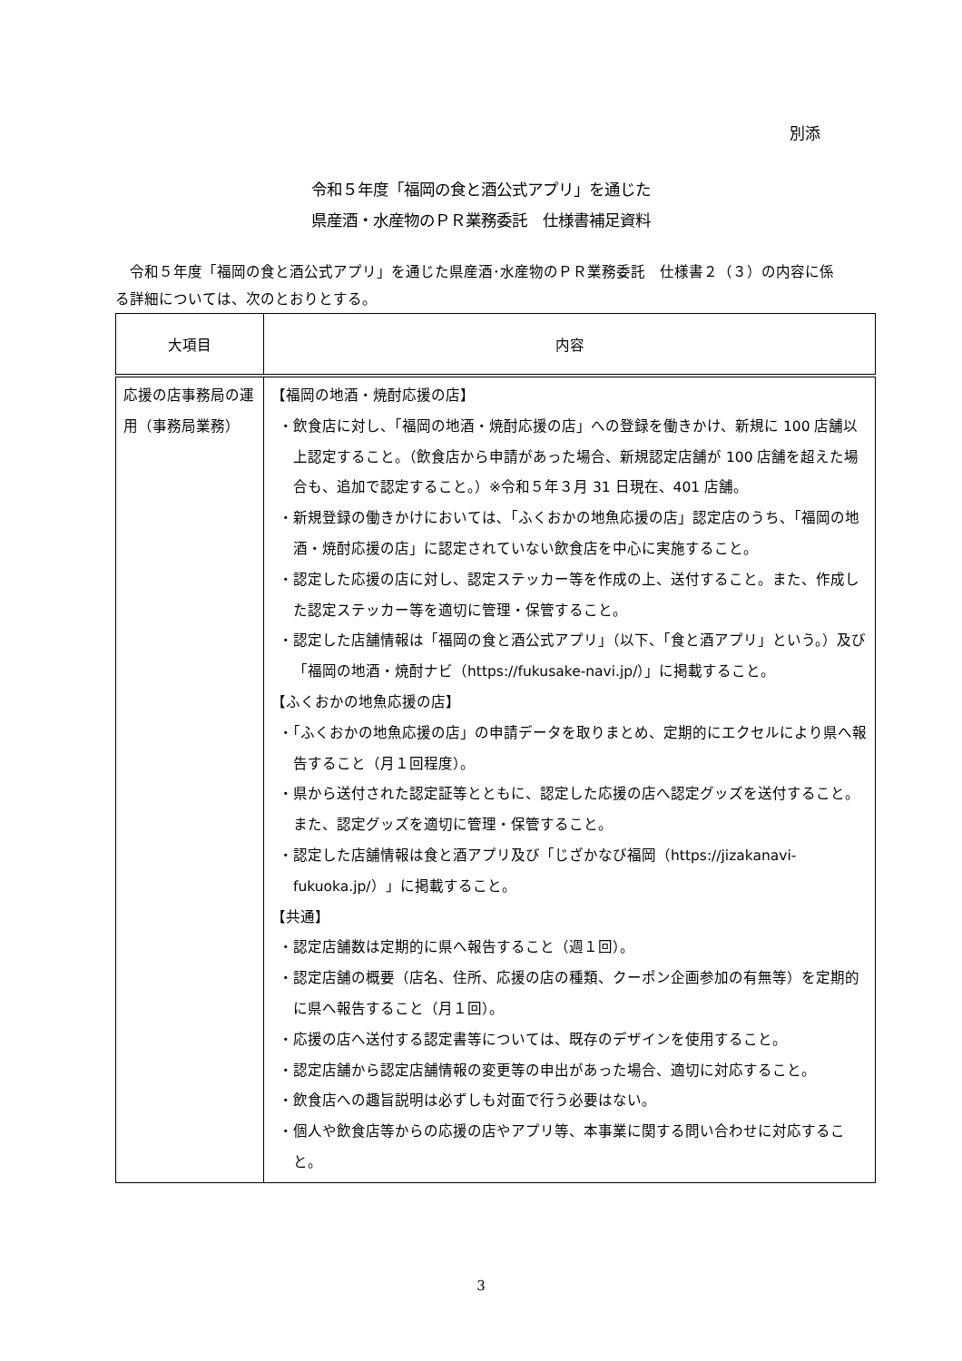別添
令和５年度「福岡の食と酒公式アプリ」を通じた
県産酒・水産物のＰＲ業務委託　仕様書補足資料
　令和５年度「福岡の食と酒公式アプリ」を通じた県産酒･水産物のＰＲ業務委託　仕様書２（３）の内容に係る詳細については、次のとおりとする。
| 大項目 | 内容 |
| --- | --- |
| 応援の店事務局の運用（事務局業務） | 【福岡の地酒・焼酎応援の店】 ・飲食店に対し、「福岡の地酒・焼酎応援の店」への登録を働きかけ、新規に 100 店舗以上認定すること。（飲食店から申請があった場合、新規認定店舗が 100 店舗を超えた場合も、追加で認定すること。）※令和５年３月 31 日現在、401 店舗。 ・新規登録の働きかけにおいては､「ふくおかの地魚応援の店」認定店のうち、「福岡の地酒・焼酎応援の店」に認定されていない飲食店を中心に実施すること。 ・認定した応援の店に対し、認定ステッカー等を作成の上、送付すること。また、作成した認定ステッカー等を適切に管理・保管すること。 ・認定した店舗情報は「福岡の食と酒公式アプリ」（以下、「食と酒アプリ」という。）及び「福岡の地酒・焼酎ナビ（https://fukusake-navi.jp/）」に掲載すること。 【ふくおかの地魚応援の店】 ・「ふくおかの地魚応援の店」の申請データを取りまとめ、定期的にエクセルにより県へ報告すること（月１回程度）。 ・県から送付された認定証等とともに、認定した応援の店へ認定グッズを送付すること。また、認定グッズを適切に管理・保管すること。 ・認定した店舗情報は食と酒アプリ及び「じざかなび福岡（https://jizakanavi-fukuoka.jp/）」に掲載すること。 【共通】 ・認定店舗数は定期的に県へ報告すること（週１回）。 ・認定店舗の概要（店名、住所、応援の店の種類、クーポン企画参加の有無等）を定期的に県へ報告すること（月１回）。 ・応援の店へ送付する認定書等については、既存のデザインを使用すること。 ・認定店舗から認定店舗情報の変更等の申出があった場合、適切に対応すること。 ・飲食店への趣旨説明は必ずしも対面で行う必要はない。 ・個人や飲食店等からの応援の店やアプリ等、本事業に関する問い合わせに対応すること。 |
3